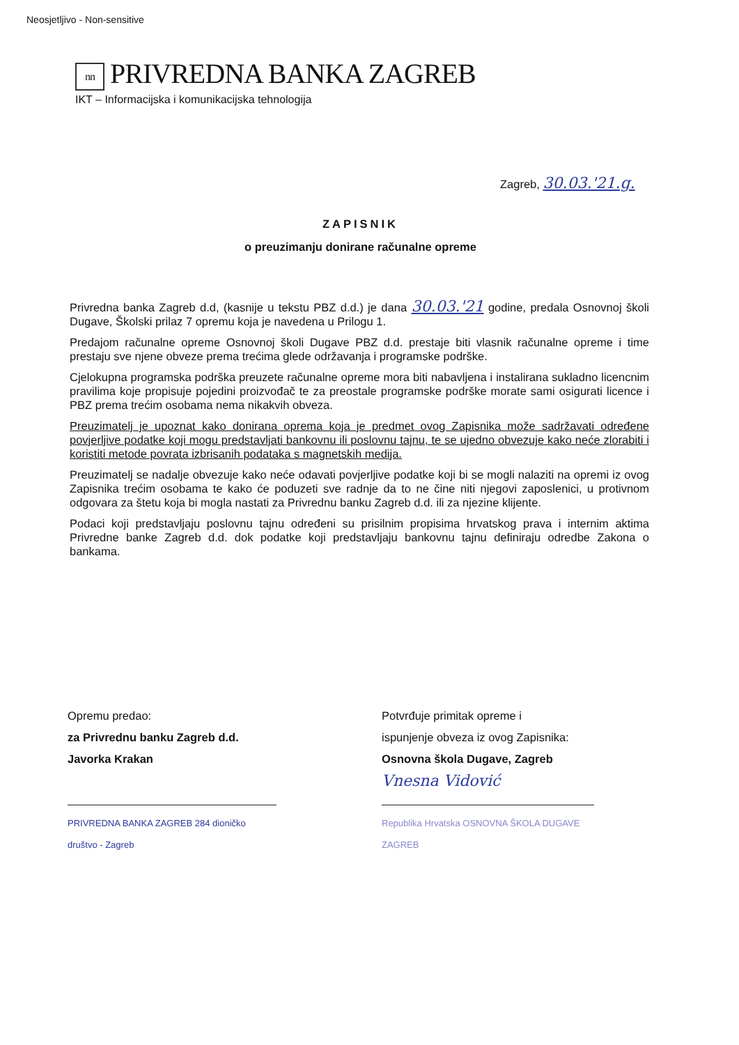Neosjetljivo - Non-sensitive
nn PRIVREDNA BANKA ZAGREB
IKT – Informacijska i komunikacijska tehnologija
Zagreb, 30.03.'21.g.
ZAPISNIK
o preuzimanju donirane računalne opreme
Privredna banka Zagreb d.d, (kasnije u tekstu PBZ d.d.) je dana 30.03.'21 godine, predala Osnovnoj školi Dugave, Školski prilaz 7 opremu koja je navedena u Prilogu 1.
Predajom računalne opreme Osnovnoj školi Dugave PBZ d.d. prestaje biti vlasnik računalne opreme i time prestaju sve njene obveze prema trećima glede održavanja i programske podrške.
Cjelokupna programska podrška preuzete računalne opreme mora biti nabavljena i instalirana sukladno licencnim pravilima koje propisuje pojedini proizvođač te za preostale programske podrške morate sami osigurati licence i PBZ prema trećim osobama nema nikakvih obveza.
Preuzimatelj je upoznat kako donirana oprema koja je predmet ovog Zapisnika može sadržavati određene povjerljive podatke koji mogu predstavljati bankovnu ili poslovnu tajnu, te se ujedno obvezuje kako neće zlorabiti i koristiti metode povrata izbrisanih podataka s magnetskih medija.
Preuzimatelj se nadalje obvezuje kako neće odavati povjerljive podatke koji bi se mogli nalaziti na opremi iz ovog Zapisnika trećim osobama te kako će poduzeti sve radnje da to ne čine niti njegovi zaposlenici, u protivnom odgovara za štetu koja bi mogla nastati za Privrednu banku Zagreb d.d. ili za njezine klijente.
Podaci koji predstavljaju poslovnu tajnu određeni su prisilnim propisima hrvatskog prava i internim aktima Privredne banke Zagreb d.d. dok podatke koji predstavljaju bankovnu tajnu definiraju odredbe Zakona o bankama.
Opremu predao:
za Privrednu banku Zagreb d.d.
Javorka Krakan
PRIVREDNA BANKA ZAGREB 284 dioničko društvo - Zagreb
Potvrđuje primitak opreme i
ispunjenje obveza iz ovog Zapisnika:
Osnovna škola Dugave, Zagreb
Vnesna Vidović
Republika Hrvatska OSNOVNA ŠKOLA DUGAVE ZAGREB